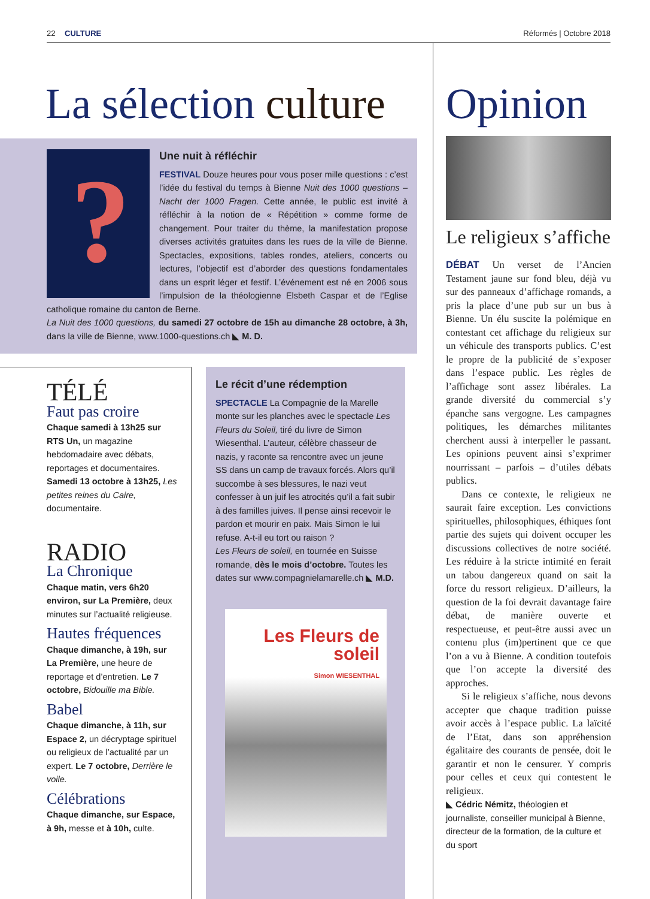22 CULTURE Réformés | Octobre 2018
La sélection culture
?
Une nuit à réfléchir
FESTIVAL Douze heures pour vous poser mille questions : c’est l’idée du festival du temps à Bienne Nuit des 1000 questions – Nacht der 1000 Fragen. Cette année, le public est invité à réfléchir à la notion de « Répétition » comme forme de changement. Pour traiter du thème, la manifestation propose diverses activités gratuites dans les rues de la ville de Bienne. Spectacles, expositions, tables rondes, ateliers, concerts ou lectures, l’objectif est d’aborder des questions fondamentales dans un esprit léger et festif. L’événement est né en 2006 sous l’impulsion de la théologienne Elsbeth Caspar et de l’Eglise catholique romaine du canton de Berne.
La Nuit des 1000 questions, du samedi 27 octobre de 15h au dimanche 28 octobre, à 3h, dans la ville de Bienne, www.1000-questions.ch ◣ M. D.
TÉLÉ
Faut pas croire
Chaque samedi à 13h25 sur RTS Un, un magazine hebdomadaire avec débats, reportages et documentaires. Samedi 13 octobre à 13h25, Les petites reines du Caire, documentaire.
RADIO
La Chronique
Chaque matin, vers 6h20 environ, sur La Première, deux minutes sur l’actualité religieuse.
Hautes fréquences
Chaque dimanche, à 19h, sur La Première, une heure de reportage et d’entretien. Le 7 octobre, Bidouille ma Bible.
Babel
Chaque dimanche, à 11h, sur Espace 2, un décryptage spirituel ou religieux de l’actualité par un expert. Le 7 octobre, Derrière le voile.
Célébrations
Chaque dimanche, sur Espace, à 9h, messe et à 10h, culte.
Le récit d’une rédemption
SPECTACLE La Compagnie de la Marelle monte sur les planches avec le spectacle Les Fleurs du Soleil, tiré du livre de Simon Wiesenthal. L’auteur, célèbre chasseur de nazis, y raconte sa rencontre avec un jeune SS dans un camp de travaux forcés. Alors qu’il succombe à ses blessures, le nazi veut confesser à un juif les atrocités qu’il a fait subir à des familles juives. Il pense ainsi recevoir le pardon et mourir en paix. Mais Simon le lui refuse. A-t-il eu tort ou raison ?
Les Fleurs de soleil, en tournée en Suisse romande, dès le mois d’octobre. Toutes les dates sur www.compagnielamarelle.ch ◣ M.D.
Les Fleurs de soleil
Simon WIESENTHAL
Opinion
Le religieux s’affiche
DÉBAT Un verset de l’Ancien Testament jaune sur fond bleu, déjà vu sur des panneaux d’affichage romands, a pris la place d’une pub sur un bus à Bienne. Un élu suscite la polémique en contestant cet affichage du religieux sur un véhicule des transports publics. C’est le propre de la publicité de s’exposer dans l’espace public. Les règles de l’affichage sont assez libérales. La grande diversité du commercial s’y épanche sans vergogne. Les campagnes politiques, les démarches militantes cherchent aussi à interpeller le passant. Les opinions peuvent ainsi s’exprimer nourrissant – parfois – d’utiles débats publics.
Dans ce contexte, le religieux ne saurait faire exception. Les convictions spirituelles, philosophiques, éthiques font partie des sujets qui doivent occuper les discussions collectives de notre société. Les réduire à la stricte intimité en ferait un tabou dangereux quand on sait la force du ressort religieux. D’ailleurs, la question de la foi devrait davantage faire débat, de manière ouverte et respectueuse, et peut-être aussi avec un contenu plus (im)pertinent que ce que l’on a vu à Bienne. A condition toutefois que l’on accepte la diversité des approches.
Si le religieux s’affiche, nous devons accepter que chaque tradition puisse avoir accès à l’espace public. La laïcité de l’Etat, dans son appréhension égalitaire des courants de pensée, doit le garantir et non le censurer. Y compris pour celles et ceux qui contestent le religieux.
◣ Cédric Némitz, théologien et journaliste, conseiller municipal à Bienne, directeur de la formation, de la culture et du sport